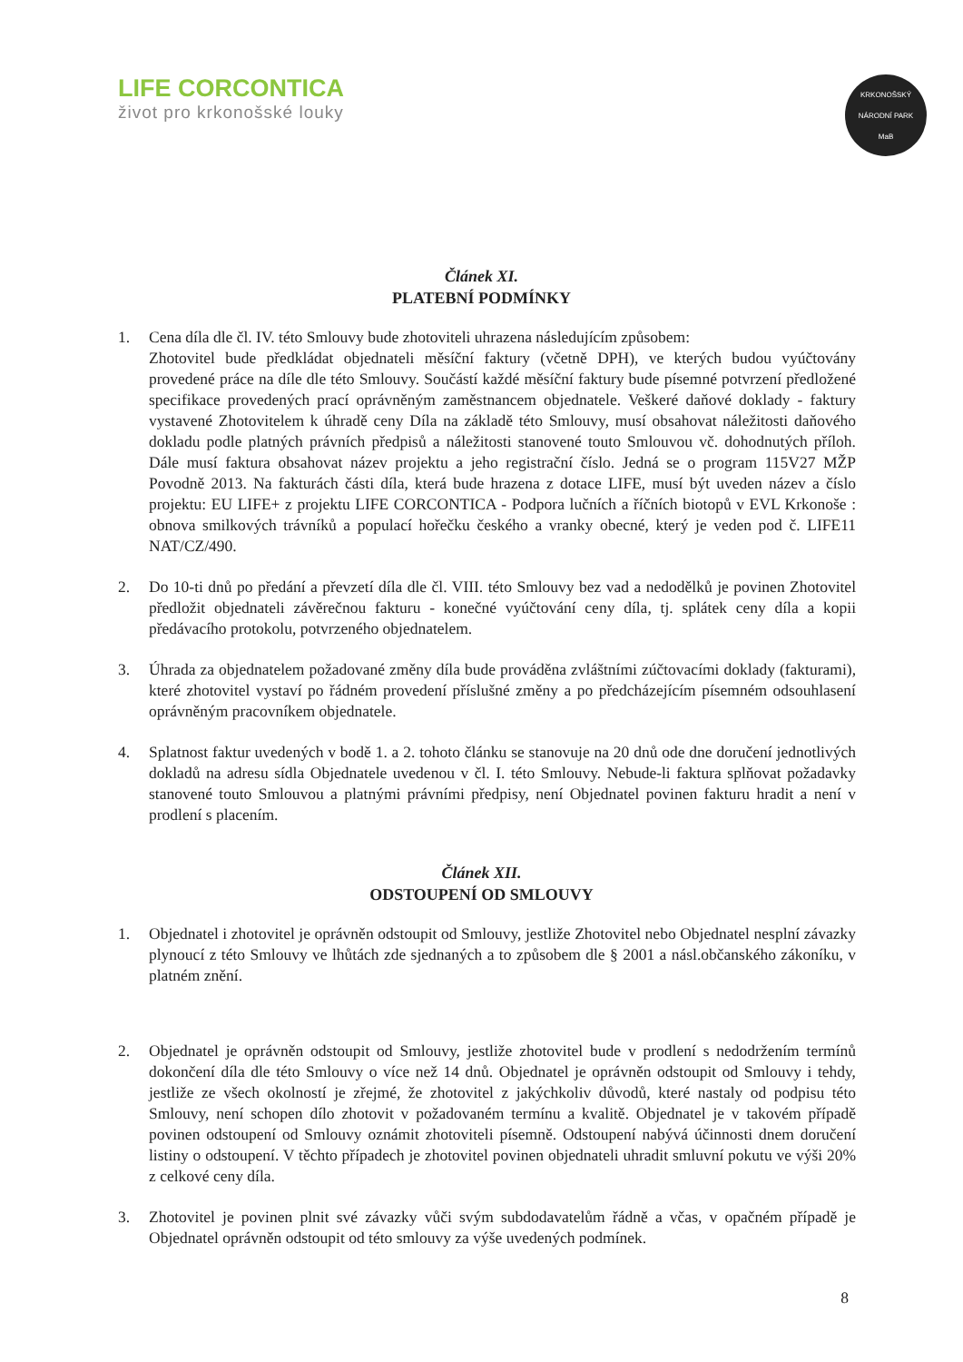LIFE CORCONTICA
život pro krkonošské louky
KRKONOŠSKÝ NÁRODNÍ PARK
MaB
Článek XI.
PLATEBNÍ PODMÍNKY
1. Cena díla dle čl. IV. této Smlouvy bude zhotoviteli uhrazena následujícím způsobem:
Zhotovitel bude předkládat objednateli měsíční faktury (včetně DPH), ve kterých budou vyúčtovány provedené práce na díle dle této Smlouvy. Součástí každé měsíční faktury bude písemné potvrzení předložené specifikace provedených prací oprávněným zaměstnancem objednatele. Veškeré daňové doklady - faktury vystavené Zhotovitelem k úhradě ceny Díla na základě této Smlouvy, musí obsahovat náležitosti daňového dokladu podle platných právních předpisů a náležitosti stanovené touto Smlouvou vč. dohodnutých příloh. Dále musí faktura obsahovat název projektu a jeho registrační číslo. Jedná se o program 115V27 MŽP Povodně 2013. Na fakturách části díla, která bude hrazena z dotace LIFE, musí být uveden název a číslo projektu: EU LIFE+ z projektu LIFE CORCONTICA - Podpora lučních a říčních biotopů v EVL Krkonoše : obnova smilkových trávníků a populací hořečku českého a vranky obecné, který je veden pod č. LIFE11 NAT/CZ/490.
2. Do 10-ti dnů po předání a převzetí díla dle čl. VIII. této Smlouvy bez vad a nedodělků je povinen Zhotovitel předložit objednateli závěrečnou fakturu - konečné vyúčtování ceny díla, tj. splátek ceny díla a kopii předávacího protokolu, potvrzeného objednatelem.
3. Úhrada za objednatelem požadované změny díla bude prováděna zvláštními zúčtovacími doklady (fakturami), které zhotovitel vystaví po řádném provedení příslušné změny a po předcházejícím písemném odsouhlasení oprávněným pracovníkem objednatele.
4. Splatnost faktur uvedených v bodě 1. a 2. tohoto článku se stanovuje na 20 dnů ode dne doručení jednotlivých dokladů na adresu sídla Objednatele uvedenou v čl. I. této Smlouvy. Nebude-li faktura splňovat požadavky stanovené touto Smlouvou a platnými právními předpisy, není Objednatel povinen fakturu hradit a není v prodlení s placením.
Článek XII.
ODSTOUPENÍ OD SMLOUVY
1. Objednatel i zhotovitel je oprávněn odstoupit od Smlouvy, jestliže Zhotovitel nebo Objednatel nesplní závazky plynoucí z této Smlouvy ve lhůtách zde sjednaných a to způsobem dle § 2001 a násl.občanského zákoníku, v platném znění.
2. Objednatel je oprávněn odstoupit od Smlouvy, jestliže zhotovitel bude v prodlení s nedodržením termínů dokončení díla dle této Smlouvy o více než 14 dnů. Objednatel je oprávněn odstoupit od Smlouvy i tehdy, jestliže ze všech okolností je zřejmé, že zhotovitel z jakýchkoliv důvodů, které nastaly od podpisu této Smlouvy, není schopen dílo zhotovit v požadovaném termínu a kvalitě. Objednatel je v takovém případě povinen odstoupení od Smlouvy oznámit zhotoviteli písemně. Odstoupení nabývá účinnosti dnem doručení listiny o odstoupení. V těchto případech je zhotovitel povinen objednateli uhradit smluvní pokutu ve výši 20% z celkové ceny díla.
3. Zhotovitel je povinen plnit své závazky vůči svým subdodavatelům řádně a včas, v opačném případě je Objednatel oprávněn odstoupit od této smlouvy za výše uvedených podmínek.
8